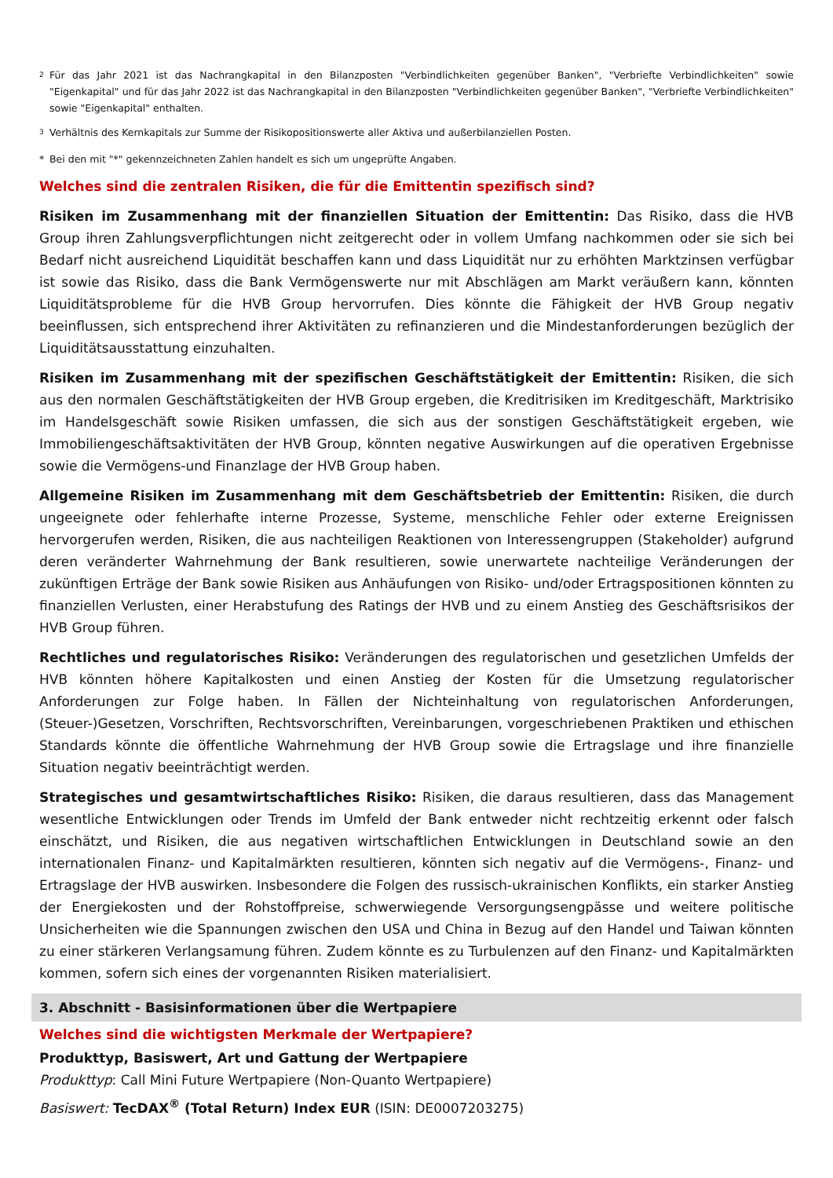<sup>2</sup> Für das Jahr 2021 ist das Nachrangkapital in den Bilanzposten "Verbindlichkeiten gegenüber Banken", "Verbriefte Verbindlichkeiten" sowie "Eigenkapital" und für das Jahr 2022 ist das Nachrangkapital in den Bilanzposten "Verbindlichkeiten gegenüber Banken", "Verbriefte Verbindlichkeiten" sowie "Eigenkapital" enthalten.
<sup>3</sup> Verhältnis des Kernkapitals zur Summe der Risikopositionswerte aller Aktiva und außerbilanziellen Posten.
* Bei den mit "*" gekennzeichneten Zahlen handelt es sich um ungeprüfte Angaben.
Welches sind die zentralen Risiken, die für die Emittentin spezifisch sind?
Risiken im Zusammenhang mit der finanziellen Situation der Emittentin: Das Risiko, dass die HVB Group ihren Zahlungsverpflichtungen nicht zeitgerecht oder in vollem Umfang nachkommen oder sie sich bei Bedarf nicht ausreichend Liquidität beschaffen kann und dass Liquidität nur zu erhöhten Marktzinsen verfügbar ist sowie das Risiko, dass die Bank Vermögenswerte nur mit Abschlägen am Markt veräußern kann, könnten Liquiditätsprobleme für die HVB Group hervorrufen. Dies könnte die Fähigkeit der HVB Group negativ beeinflussen, sich entsprechend ihrer Aktivitäten zu refinanzieren und die Mindestanforderungen bezüglich der Liquiditätsausstattung einzuhalten.
Risiken im Zusammenhang mit der spezifischen Geschäftstätigkeit der Emittentin: Risiken, die sich aus den normalen Geschäftstätigkeiten der HVB Group ergeben, die Kreditrisiken im Kreditgeschäft, Marktrisiko im Handelsgeschäft sowie Risiken umfassen, die sich aus der sonstigen Geschäftstätigkeit ergeben, wie Immobiliengeschäftsaktivitäten der HVB Group, könnten negative Auswirkungen auf die operativen Ergebnisse sowie die Vermögens-und Finanzlage der HVB Group haben.
Allgemeine Risiken im Zusammenhang mit dem Geschäftsbetrieb der Emittentin: Risiken, die durch ungeeignete oder fehlerhafte interne Prozesse, Systeme, menschliche Fehler oder externe Ereignissen hervorgerufen werden, Risiken, die aus nachteiligen Reaktionen von Interessengruppen (Stakeholder) aufgrund deren veränderter Wahrnehmung der Bank resultieren, sowie unerwartete nachteilige Veränderungen der zukünftigen Erträge der Bank sowie Risiken aus Anhäufungen von Risiko- und/oder Ertragspositionen könnten zu finanziellen Verlusten, einer Herabstufung des Ratings der HVB und zu einem Anstieg des Geschäftsrisikos der HVB Group führen.
Rechtliches und regulatorisches Risiko: Veränderungen des regulatorischen und gesetzlichen Umfelds der HVB könnten höhere Kapitalkosten und einen Anstieg der Kosten für die Umsetzung regulatorischer Anforderungen zur Folge haben. In Fällen der Nichteinhaltung von regulatorischen Anforderungen, (Steuer-)Gesetzen, Vorschriften, Rechtsvorschriften, Vereinbarungen, vorgeschriebenen Praktiken und ethischen Standards könnte die öffentliche Wahrnehmung der HVB Group sowie die Ertragslage und ihre finanzielle Situation negativ beeinträchtigt werden.
Strategisches und gesamtwirtschaftliches Risiko: Risiken, die daraus resultieren, dass das Management wesentliche Entwicklungen oder Trends im Umfeld der Bank entweder nicht rechtzeitig erkennt oder falsch einschätzt, und Risiken, die aus negativen wirtschaftlichen Entwicklungen in Deutschland sowie an den internationalen Finanz- und Kapitalmärkten resultieren, könnten sich negativ auf die Vermögens-, Finanz- und Ertragslage der HVB auswirken. Insbesondere die Folgen des russisch-ukrainischen Konflikts, ein starker Anstieg der Energiekosten und der Rohstoffpreise, schwerwiegende Versorgungsengpässe und weitere politische Unsicherheiten wie die Spannungen zwischen den USA und China in Bezug auf den Handel und Taiwan könnten zu einer stärkeren Verlangsamung führen. Zudem könnte es zu Turbulenzen auf den Finanz- und Kapitalmärkten kommen, sofern sich eines der vorgenannten Risiken materialisiert.
3. Abschnitt - Basisinformationen über die Wertpapiere
Welches sind die wichtigsten Merkmale der Wertpapiere?
Produkttyp, Basiswert, Art und Gattung der Wertpapiere
Produkttyp: Call Mini Future Wertpapiere (Non-Quanto Wertpapiere)
Basiswert: TecDAX<sup>®</sup> (Total Return) Index EUR (ISIN: DE0007203275)